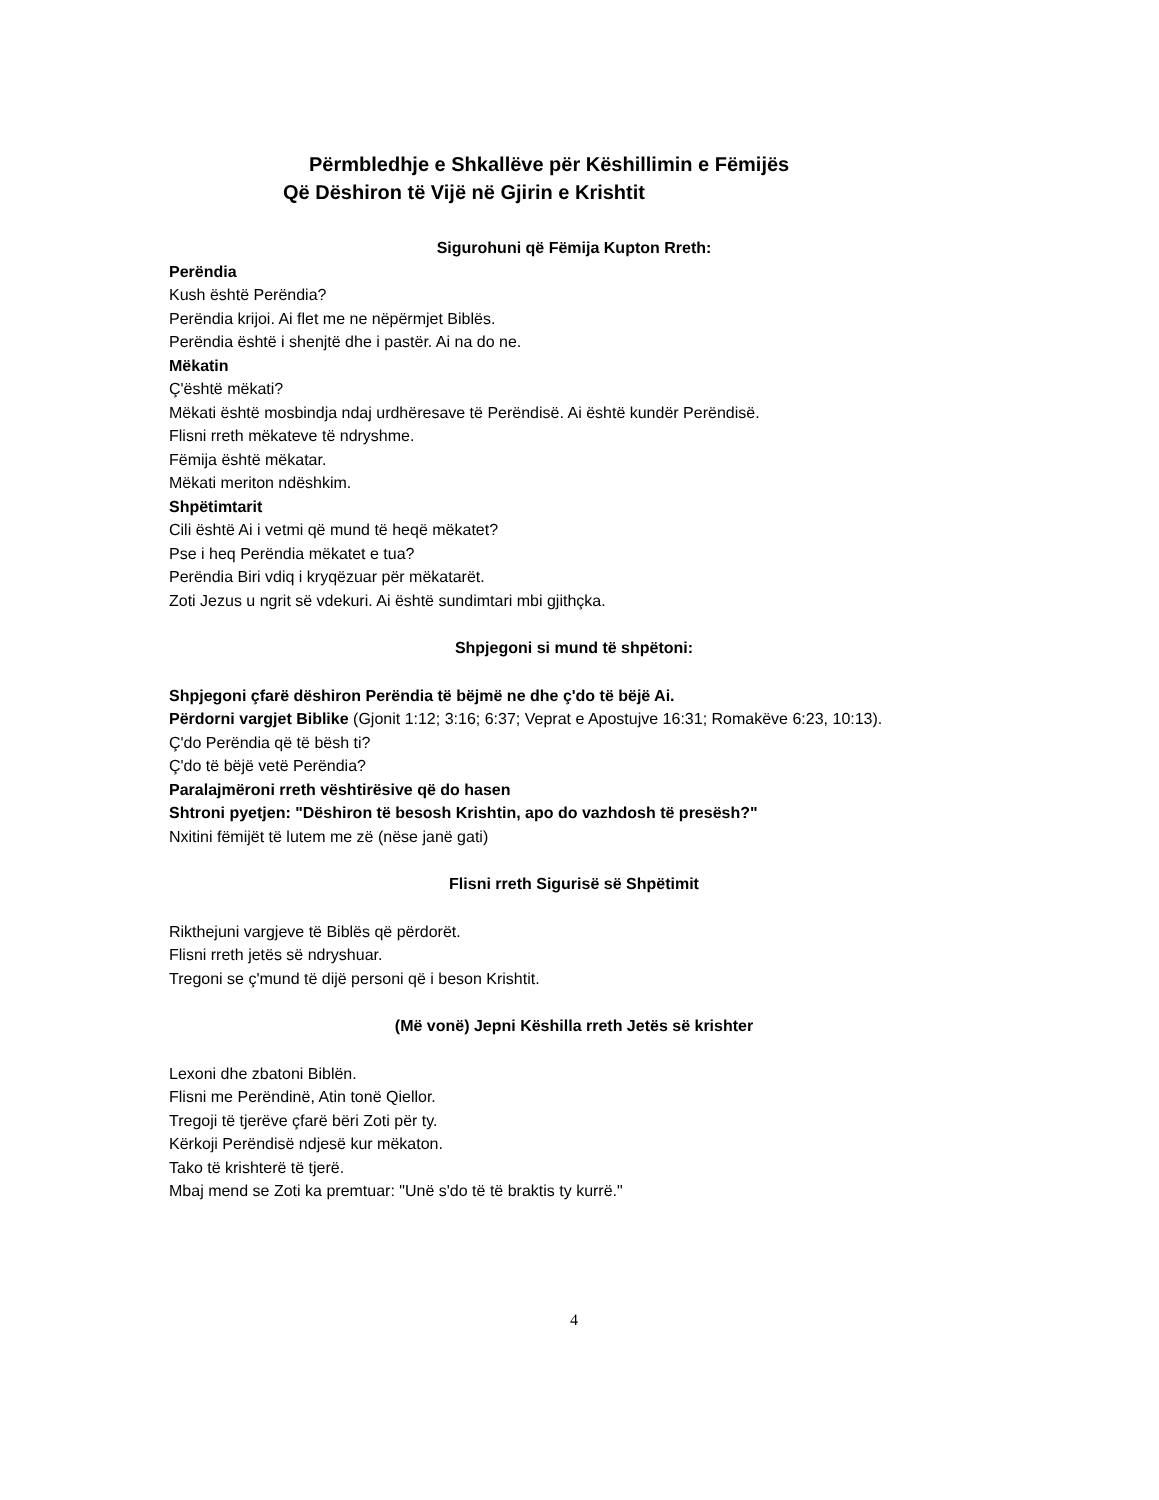Përmbledhje e Shkallëve për Këshillimin e Fëmijës
Që Dëshiron të Vijë në Gjirin e Krishtit
Sigurohuni që Fëmija Kupton Rreth:
Perëndia
Kush është Perëndia?
Perëndia krijoi. Ai flet me ne nëpërmjet Biblës.
Perëndia është i shenjtë dhe i pastër. Ai na do ne.
Mëkatin
Ç'është mëkati?
Mëkati është mosbindja ndaj urdhëresave të Perëndisë. Ai është kundër Perëndisë.
Flisni rreth mëkateve të ndryshme.
Fëmija është mëkatar.
Mëkati meriton ndëshkim.
Shpëtimtarit
Cili është Ai i vetmi që mund të heqë mëkatet?
Pse i heq Perëndia mëkatet e tua?
Perëndia Biri vdiq i kryqëzuar për mëkatarët.
Zoti Jezus u ngrit së vdekuri. Ai është sundimtari mbi gjithçka.
Shpjegoni si mund të shpëtoni:
Shpjegoni çfarë dëshiron Perëndia të bëjmë ne dhe ç'do të bëjë Ai.
Përdorni vargjet Biblike (Gjonit 1:12; 3:16; 6:37; Veprat e Apostujve 16:31; Romakëve 6:23, 10:13).
Ç'do Perëndia që të bësh ti?
Ç'do të bëjë vetë Perëndia?
Paralajmëroni rreth vështirësive që do hasen
Shtroni pyetjen: "Dëshiron të besosh Krishtin, apo do vazhdosh të presësh?"
Nxitini fëmijët të lutem me zë (nëse janë gati)
Flisni rreth Sigurisë së Shpëtimit
Rikthejuni vargjeve të Biblës që përdorët.
Flisni rreth jetës së ndryshuar.
Tregoni se ç'mund të dijë personi që i beson Krishtit.
(Më vonë) Jepni Këshilla rreth Jetës së krishter
Lexoni dhe zbatoni Biblën.
Flisni me Perëndinë, Atin tonë Qiellor.
Tregoji të tjerëve çfarë bëri Zoti për ty.
Kërkoji Perëndisë ndjesë kur mëkaton.
Tako të krishterë të tjerë.
Mbaj mend se Zoti ka premtuar: "Unë s'do të të braktis ty kurrë."
4